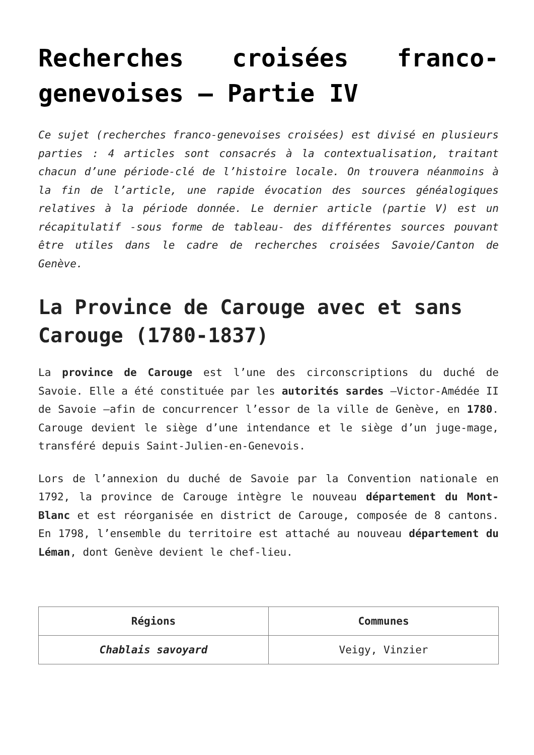Recherches croisées franco-genevoises – Partie IV
Ce sujet (recherches franco-genevoises croisées) est divisé en plusieurs parties : 4 articles sont consacrés à la contextualisation, traitant chacun d’une période-clé de l’histoire locale. On trouvera néanmoins à la fin de l’article, une rapide évocation des sources généalogiques relatives à la période donnée. Le dernier article (partie V) est un récapitulatif -sous forme de tableau- des différentes sources pouvant être utiles dans le cadre de recherches croisées Savoie/Canton de Genève.
La Province de Carouge avec et sans Carouge (1780-1837)
La province de Carouge est l’une des circonscriptions du duché de Savoie. Elle a été constituée par les autorités sardes –Victor-Amédée II de Savoie –afin de concurrencer l’essor de la ville de Genève, en 1780. Carouge devient le siège d’une intendance et le siège d’un juge-mage, transféré depuis Saint-Julien-en-Genevois.
Lors de l’annexion du duché de Savoie par la Convention nationale en 1792, la province de Carouge intègre le nouveau département du Mont-Blanc et est réorganisée en district de Carouge, composée de 8 cantons. En 1798, l’ensemble du territoire est attaché au nouveau département du Léman, dont Genève devient le chef-lieu.
| Régions | Communes |
| --- | --- |
| Chablais savoyard | Veigy, Vinzier |